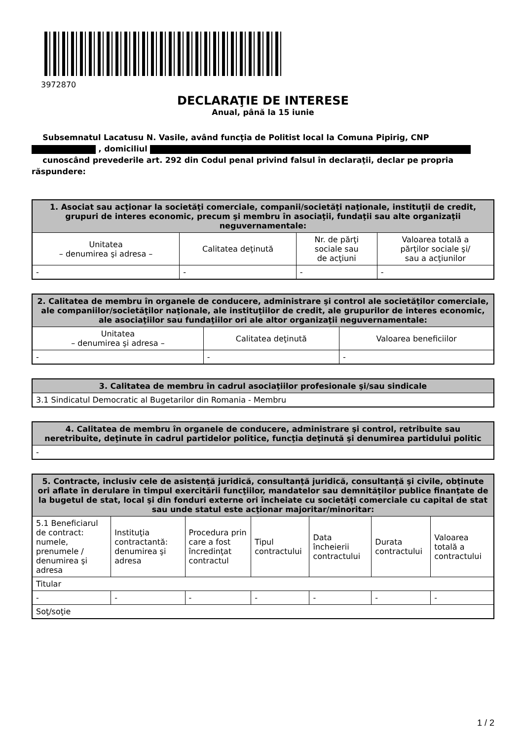3972870
DECLARAŢIE DE INTERESE
Anual, până la 15 iunie
Subsemnatul Lacatusu N. Vasile, având funcţia de Politist local la Comuna Pipirig, CNP
, domiciliul
cunoscând prevederile art. 292 din Codul penal privind falsul în declaraţii, declar pe propria răspundere:
| 1. Asociat sau acţionar la societăţi comerciale, companii/societăţi naţionale, instituţii de credit, grupuri de interes economic, precum şi membru în asociaţii, fundaţii sau alte organizaţii neguvernamentale: | | | |
| --- | --- | --- | --- |
| Unitatea – denumirea şi adresa – | Calitatea deţinută | Nr. de părţi sociale sau de acţiuni | Valoarea totală a părţilor sociale şi/ sau a acţiunilor |
| - | - | - | - |
| 2. Calitatea de membru în organele de conducere, administrare şi control ale societăţilor comerciale, ale companiilor/societăţilor naţionale, ale instituţiilor de credit, ale grupurilor de interes economic, ale asociaţiilor sau fundaţiilor ori ale altor organizaţii neguvernamentale: | | |
| --- | --- | --- |
| Unitatea – denumirea şi adresa – | Calitatea deţinută | Valoarea beneficiilor |
| - | - | - |
| 3. Calitatea de membru în cadrul asociaţiilor profesionale şi/sau sindicale |
| --- |
| 3.1 Sindicatul Democratic al Bugetarilor din Romania - Membru |
| 4. Calitatea de membru în organele de conducere, administrare şi control, retribuite sau neretribuite, deţinute în cadrul partidelor politice, funcţia deţinută şi denumirea partidului politic |
| --- |
| - |
| 5. Contracte, inclusiv cele de asistenţă juridică, consultanţă juridică, consultanţă şi civile, obţinute ori aflate în derulare în timpul exercitării funcţiilor, mandatelor sau demnităţilor publice finanţate de la bugetul de stat, local şi din fonduri externe ori încheiate cu societăţi comerciale cu capital de stat sau unde statul este acţionar majoritar/minoritar: | | | | | | |
| --- | --- | --- | --- | --- | --- | --- |
| 5.1 Beneficiarul de contract: numele, prenumele / denumirea şi adresa | Instituţia contractantă: denumirea şi adresa | Procedura prin care a fost încredinţat contractul | Tipul contractului | Data încheierii contractului | Durata contractului | Valoarea totală a contractului |
| Titular | | | | | | |
| - | - | - | - | - | - | - |
| Soţ/soţie | | | | | | |
1 / 2